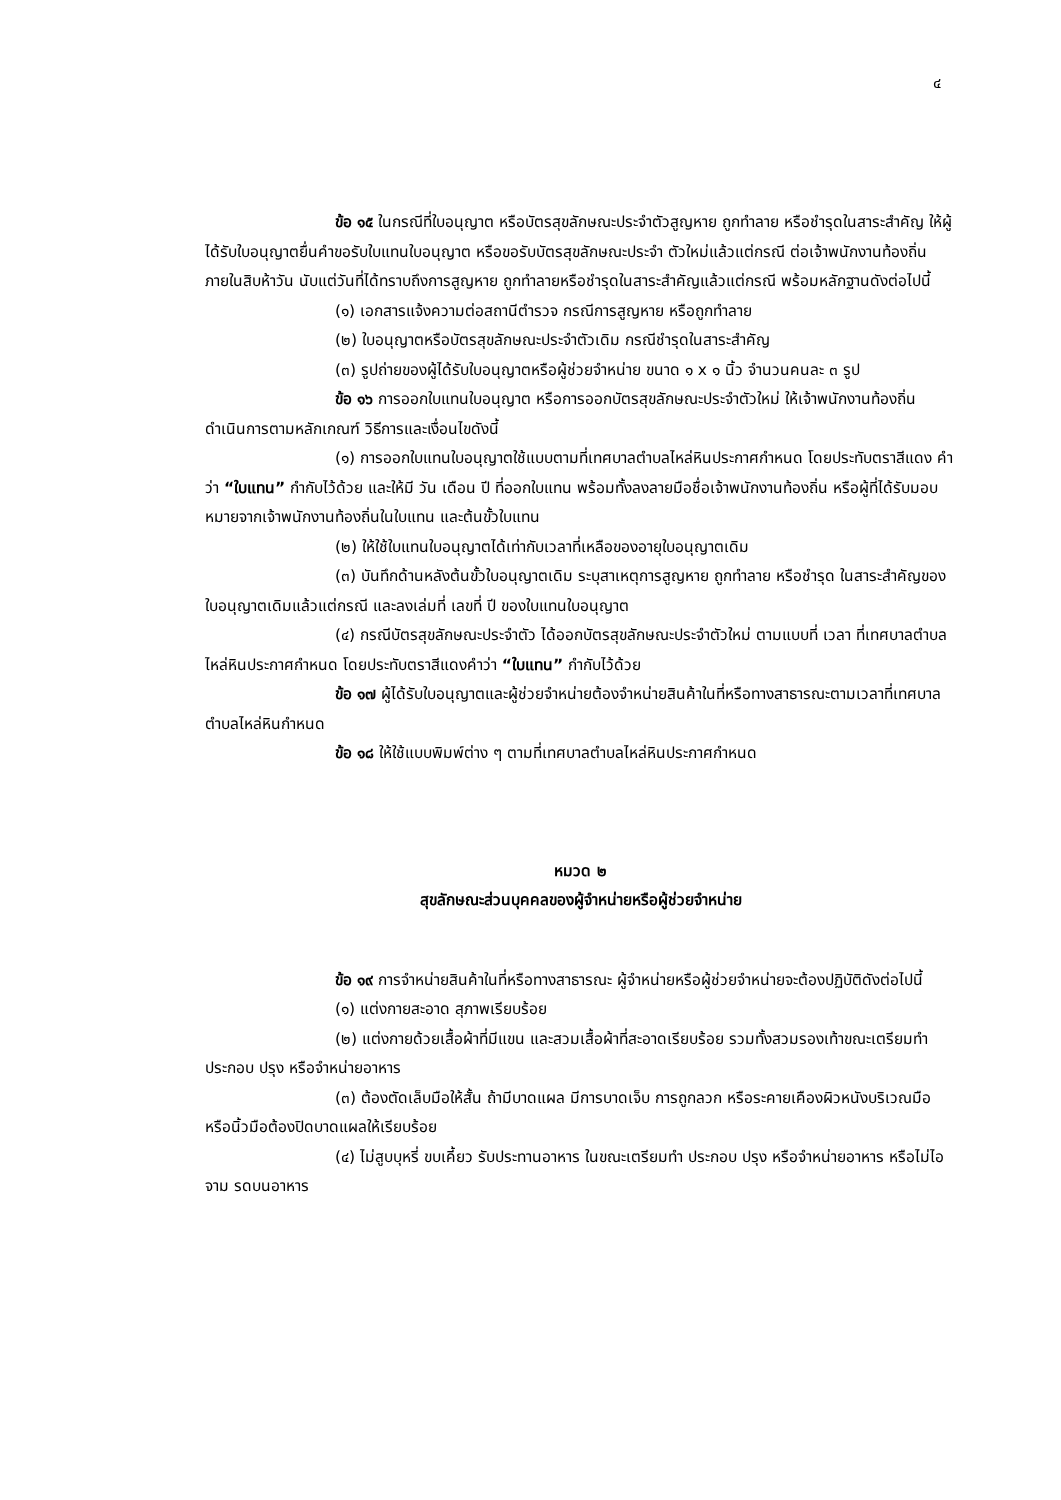๔
ข้อ ๑๕ ในกรณีที่ใบอนุญาต หรือบัตรสุขลักษณะประจำตัวสูญหาย ถูกทำลาย หรือชำรุดในสาระสำคัญ ให้ผู้ ได้รับใบอนุญาตยื่นคำขอรับใบแทนใบอนุญาต หรือขอรับบัตรสุขลักษณะประจำ ตัวใหม่แล้วแต่กรณี ต่อเจ้าพนักงานท้องถิ่น ภายในสิบห้าวัน นับแต่วันที่ได้ทราบถึงการสูญหาย ถูกทำลายหรือชำรุดในสาระสำคัญแล้วแต่กรณี พร้อมหลักฐานดังต่อไปนี้
(๑) เอกสารแจ้งความต่อสถานีตำรวจ กรณีการสูญหาย หรือถูกทำลาย
(๒) ใบอนุญาตหรือบัตรสุขลักษณะประจำตัวเดิม กรณีชำรุดในสาระสำคัญ
(๓) รูปถ่ายของผู้ได้รับใบอนุญาตหรือผู้ช่วยจำหน่าย ขนาด ๑ x ๑ นิ้ว จำนวนคนละ ๓ รูป
ข้อ ๑๖ การออกใบแทนใบอนุญาต หรือการออกบัตรสุขลักษณะประจำตัวใหม่ ให้เจ้าพนักงานท้องถิ่นดำเนินการตามหลักเกณฑ์ วิธีการและเงื่อนไขดังนี้
(๑) การออกใบแทนใบอนุญาตใช้แบบตามที่เทศบาลตำบลไหล่หินประกาศกำหนด โดยประทับตราสีแดง คำว่า “ใบแทน” กำกับไว้ด้วย และให้มี วัน เดือน ปี ที่ออกใบแทน พร้อมทั้งลงลายมือชื่อเจ้าพนักงานท้องถิ่น หรือผู้ที่ได้รับมอบหมายจากเจ้าพนักงานท้องถิ่นในใบแทน และต้นขั้วใบแทน
(๒) ให้ใช้ใบแทนใบอนุญาตได้เท่ากับเวลาที่เหลือของอายุใบอนุญาตเดิม
(๓) บันทึกด้านหลังต้นขั้วใบอนุญาตเดิม ระบุสาเหตุการสูญหาย ถูกทำลาย หรือชำรุด ในสาระสำคัญของใบอนุญาตเดิมแล้วแต่กรณี และลงเล่มที่ เลขที่ ปี ของใบแทนใบอนุญาต
(๔) กรณีบัตรสุขลักษณะประจำตัว ได้ออกบัตรสุขลักษณะประจำตัวใหม่ ตามแบบที่ เวลา ที่เทศบาลตำบลไหล่หินประกาศกำหนด โดยประทับตราสีแดงคำว่า “ใบแทน” กำกับไว้ด้วย
ข้อ ๑๗ ผู้ได้รับใบอนุญาตและผู้ช่วยจำหน่ายต้องจำหน่ายสินค้าในที่หรือทางสาธารณะตามเวลาที่เทศบาลตำบลไหล่หินกำหนด
ข้อ ๑๘ ให้ใช้แบบพิมพ์ต่าง ๆ ตามที่เทศบาลตำบลไหล่หินประกาศกำหนด
หมวด ๒
สุขลักษณะส่วนบุคคลของผู้จำหน่ายหรือผู้ช่วยจำหน่าย
ข้อ ๑๙ การจำหน่ายสินค้าในที่หรือทางสาธารณะ ผู้จำหน่ายหรือผู้ช่วยจำหน่ายจะต้องปฏิบัติดังต่อไปนี้
(๑) แต่งกายสะอาด สุภาพเรียบร้อย
(๒) แต่งกายด้วยเสื้อผ้าที่มีแขน และสวมเสื้อผ้าที่สะอาดเรียบร้อย รวมทั้งสวมรองเท้าขณะเตรียมทำ ประกอบ ปรุง หรือจำหน่ายอาหาร
(๓) ต้องตัดเล็บมือให้สั้น ถ้ามีบาดแผล มีการบาดเจ็บ การถูกลวก หรือระคายเคืองผิวหนังบริเวณมือ หรือนิ้วมือต้องปิดบาดแผลให้เรียบร้อย
(๔) ไม่สูบบุหรี่ ขบเคี้ยว รับประทานอาหาร ในขณะเตรียมทำ ประกอบ ปรุง หรือจำหน่ายอาหาร หรือไม่ไอ จาม รดบนอาหาร